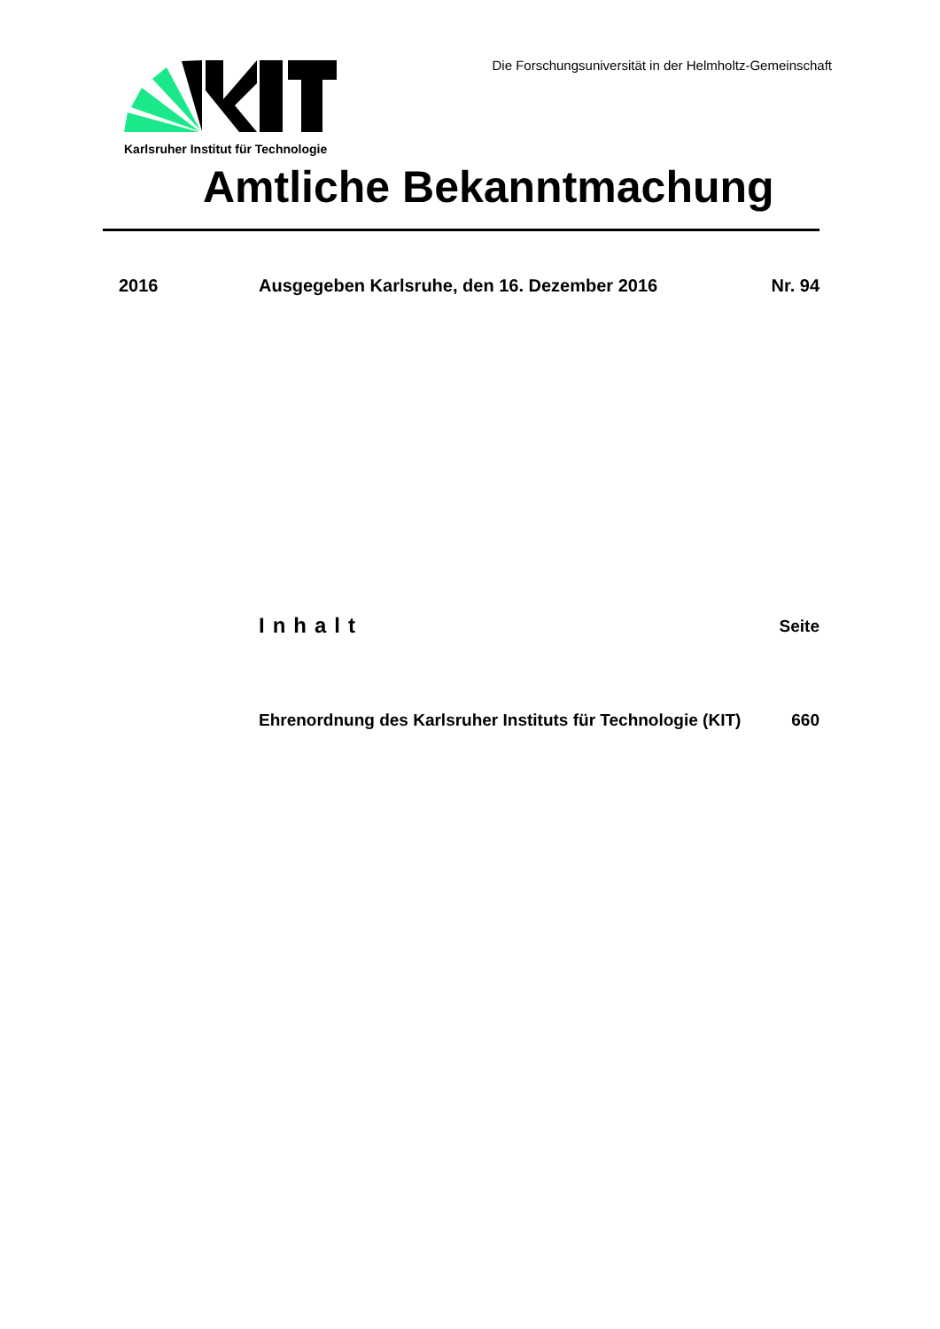Karlsruher Institut für Technologie
Die Forschungsuniversität in der Helmholtz-Gemeinschaft
Amtliche Bekanntmachung
2016 Ausgegeben Karlsruhe, den 16. Dezember 2016 Nr. 94
Inhalt Seite
Ehrenordnung des Karlsruher Instituts für Technologie (KIT) 660